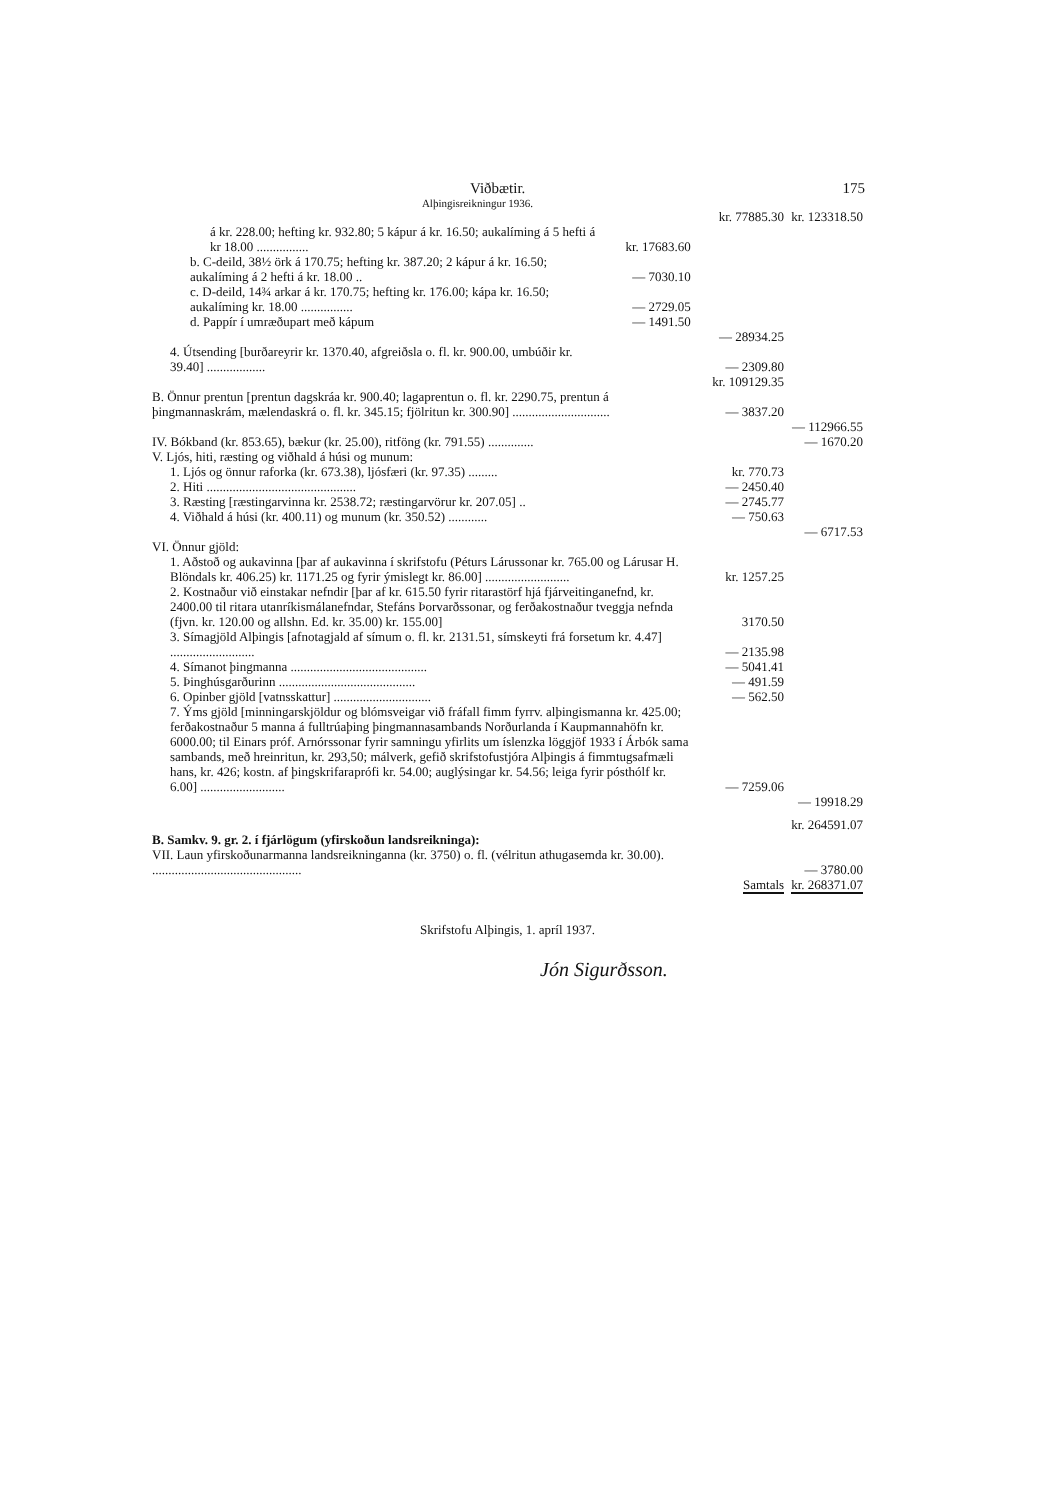Viðbætir. 175
Alþingisreikningur 1936.
| | | kr. 77885.30 | kr. 123318.50 |
| á kr. 228.00; hefting kr. 932.80; 5 kápur á kr. 16.50; aukalíming á 5 hefti á kr 18.00 ................ | kr. 17683.60 | | |
| b. C-deild, 38½ örk á 170.75; hefting kr. 387.20; 2 kápur á kr. 16.50; aukalíming á 2 hefti á kr. 18.00 .. | — 7030.10 | | |
| c. D-deild, 14¾ arkar á kr. 170.75; hefting kr. 176.00; kápa kr. 16.50; aukalíming kr. 18.00 ................ | — 2729.05 | | |
| d. Pappír í umræðupart með kápum | — 1491.50 | | |
| | | — 28934.25 | |
| 4. Útsending [burðareyrir kr. 1370.40, afgreiðsla o. fl. kr. 900.00, umbúðir kr. 39.40] .................. | | — 2309.80 | |
| | | kr. 109129.35 | |
| B. Önnur prentun [prentun dagskráa kr. 900.40; lagaprentun o. fl. kr. 2290.75, prentun á þingmannaskrám, mælendaskrá o. fl. kr. 345.15; fjölritun kr. 300.90] .............................. | | — 3837.20 | |
| | | | — 112966.55 |
| IV. Bókband (kr. 853.65), bækur (kr. 25.00), ritföng (kr. 791.55) .............. | | | — 1670.20 |
| V. Ljós, hiti, ræsting og viðhald á húsi og munum: | | | |
| 1. Ljós og önnur raforka (kr. 673.38), ljósfæri (kr. 97.35) ......... | | kr. 770.73 | |
| 2. Hiti .............................................. | | — 2450.40 | |
| 3. Ræsting [ræstingarvinna kr. 2538.72; ræstingarvörur kr. 207.05] .. | | — 2745.77 | |
| 4. Viðhald á húsi (kr. 400.11) og munum (kr. 350.52) ............ | | — 750.63 | |
| | | | — 6717.53 |
| VI. Önnur gjöld: | | | |
| 1. Aðstoð og aukavinna [þar af aukavinna í skrifstofu (Péturs Lárussonar kr. 765.00 og Lárusar H. Blöndals kr. 406.25) kr. 1171.25 og fyrir ýmislegt kr. 86.00] .......................... | | kr. 1257.25 | |
| 2. Kostnaður við einstakar nefndir [þar af kr. 615.50 fyrir ritarastörf hjá fjárveitinganefnd, kr. 2400.00 til ritara utanríkismálanefndar, Stefáns Þorvarðssonar, og ferðakostnaður tveggja nefnda (fjvn. kr. 120.00 og allshn. Ed. kr. 35.00) kr. 155.00] | | 3170.50 | |
| 3. Símagjöld Alþingis [afnotagjald af símum o. fl. kr. 2131.51, símskeyti frá forsetum kr. 4.47] .......................... | | — 2135.98 | |
| 4. Símanot þingmanna .......................................... | | — 5041.41 | |
| 5. Þinghúsgarðurinn .......................................... | | — 491.59 | |
| 6. Opinber gjöld [vatnsskattur] .............................. | | — 562.50 | |
| 7. Ýms gjöld [minningarskjöldur og blómsveigar við fráfall fimm fyrrv. alþingismanna kr. 425.00; ferðakostnaður 5 manna á fulltrúaþing þingmannasambands Norðurlanda í Kaupmannahöfn kr. 6000.00; til Einars próf. Arnórssonar fyrir samningu yfirlits um íslenzka löggjöf 1933 í Árbók sama sambands, með hreinritun, kr. 293,50; málverk, gefið skrifstofustjóra Alþingis á fimmtugsafmæli hans, kr. 426; kostn. af þingskrifaraprófi kr. 54.00; auglýsingar kr. 54.56; leiga fyrir pósthólf kr. 6.00] .......................... | | — 7259.06 | |
| | | | — 19918.29 |
| | | | kr. 264591.07 |
| B. Samkv. 9. gr. 2. í fjárlögum (yfirskoðun landsreikninga): | | | |
| VII. Laun yfirskoðunarmanna landsreikninganna (kr. 3750) o. fl. (vélritun athugasemda kr. 30.00). .............................................. | | | — 3780.00 |
| | | Samtals | kr. 268371.07 |
Skrifstofu Alþingis, 1. apríl 1937.
Jón Sigurðsson.